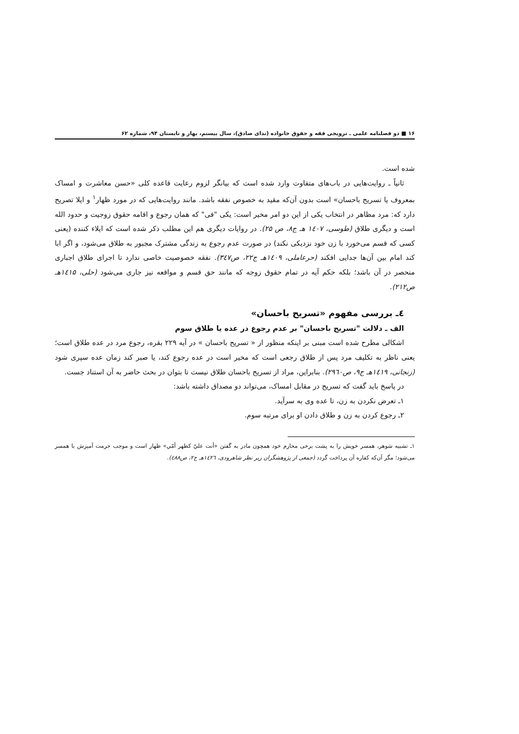۱۶ ■ دو فصلنامه علمی ـ ترویجی فقه و حقوق خانواده (ندای صادق)، سال بیستم، بهار و تابستان ۹۴، شماره ۶۲
شده است.
ثانیاً ـ روایت‌هایی در باب‌های متفاوت وارد شده است که بیانگر لزوم رعایت قاعده کلی «حسن معاشرت و امساک بمعروف یا تسریح باحسان» است بدون آن‌که مقید به خصوص نفقه باشد. مانند روایت‌هایی که در مورد ظهار<sup>۱</sup> و ایلا تصریح دارد که: مرد مظاهر در انتخاب یکی از این دو امر مخیر است: یکی "فی" که همان رجوع و اقامه حقوق زوجیت و حدود الله است و دیگری طلاق (طوسی، ۱٤۰۷ هـ ج۸، ص ۲۵). در روایات دیگری هم این مطلب ذکر شده است که ایلاء کننده (یعنی کسی که قسم می‌خورد با زن خود نزدیکی نکند) در صورت عدم رجوع به زندگی مشترک مجبور به طلاق می‌شود، و اگر ابا کند امام بین آن‌ها جدایی افکند (حرعاملی، ۱٤۰۹هـ ج۲۲، ص۳٤۷). نفقه خصوصیت خاصی ندارد تا اجرای طلاق اجباری منحصر در آن باشد؛ بلکه حکم آیه در تمام حقوق زوجه که مانند حق قسم و مواقعه نیز جاری می‌شود (حلی، ۱٤۱۵هـ ص۲۱۲).
٤ـ بررسی مفهوم «تسریح باحسان»
الف ـ دلالت "تسریح باحسان" بر عدم رجوع در عده یا طلاق سوم
اشکالی مطرح شده است مبنی بر اینکه منظور از « تسریح باحسان » در آیه ۲۲۹ بقره، رجوع مرد در عده طلاق است؛ یعنی ناظر به تکلیف مرد پس از طلاق رجعی است که مخیر است در عده رجوع کند، یا صبر کند زمان عده سپری شود (زنجانی، ۱٤۱۹هـ ج۹، ص۲۹٦۰). بنابراین، مراد از تسریح باحسان طلاق نیست تا بتوان در بحث حاضر به آن استناد جست.
در پاسخ باید گفت که تسریح در مقابل امساک، می‌تواند دو مصداق داشته باشد:
۱ـ تعرض نکردن به زن، تا عده وی به سرآید.
۲ـ رجوع کردن به زن و طلاق دادن او برای مرتبه سوم.
۱ـ تشبیه شوهر، همسر خویش را به پشت برخی محارم خود همچون مادر به گفتن «أنت عليّ كظهر أمّي» ظهار است و موجب حرمت آمیزش با همسر می‌شود؛ مگر آن‌که کفاره آن پرداخت گردد (جمعی از پژوهشگران زیر نظر شاهرودی، ۱٤۲٦هـ ج۲، ص٤۸۸).